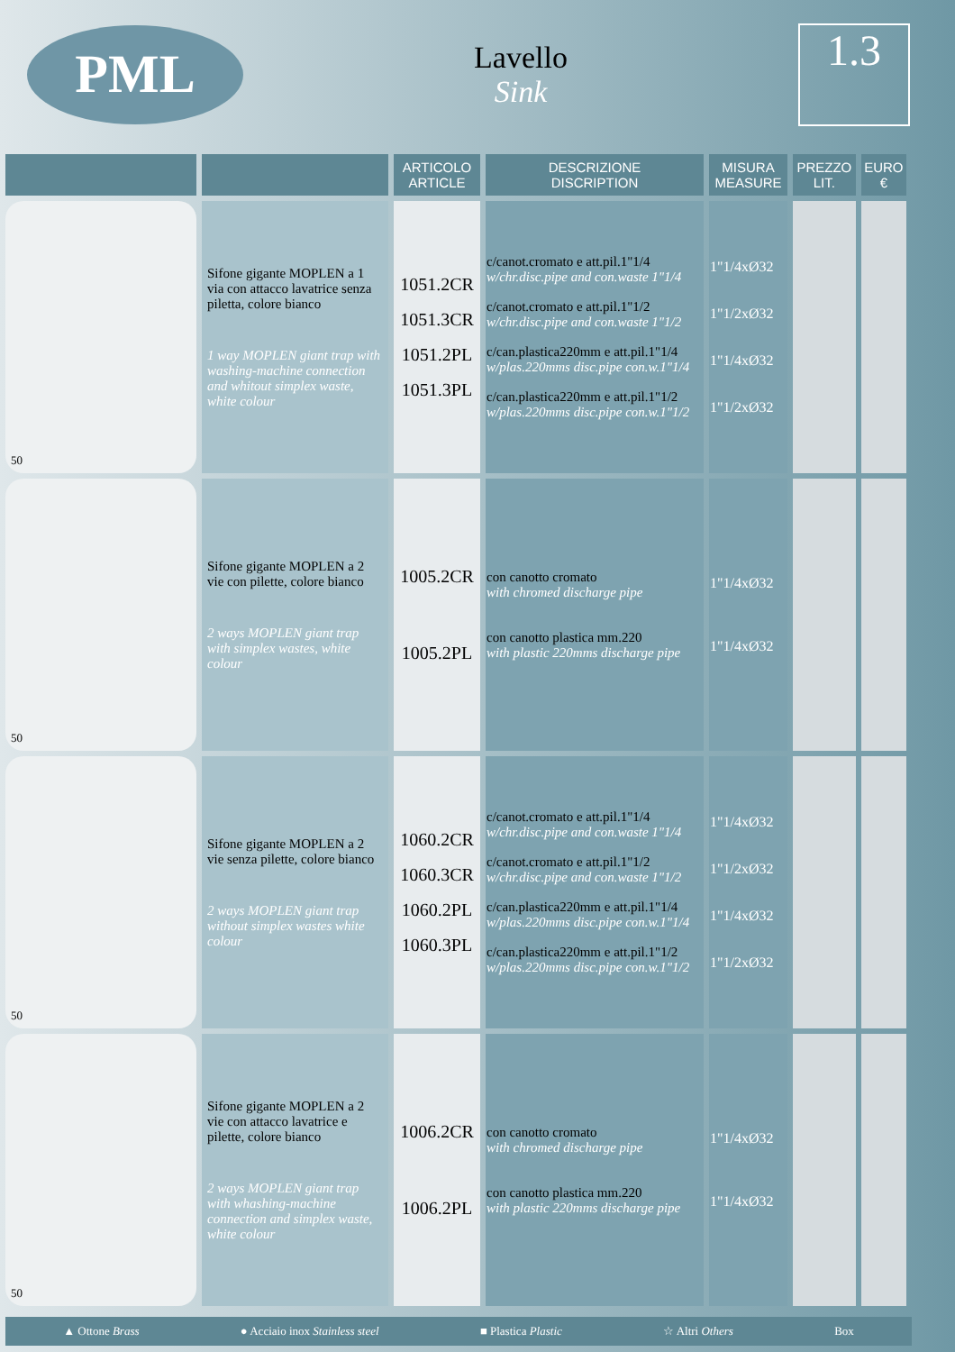PML
Lavello
Sink
1.3
| | | ARTICOLO ARTICLE | DESCRIZIONE DISCRIPTION | MISURA MEASURE | PREZZO LIT. | EURO € |
| --- | --- | --- | --- | --- | --- | --- |
| 50 | Sifone gigante MOPLEN a 1 via con attacco lavatrice senza piletta, colore bianco 1 way MOPLEN giant trap with washing-machine connection and whitout simplex waste, white colour | 1051.2CR 1051.3CR 1051.2PL 1051.3PL | c/canot.cromato e att.pil.1"1/4 w/chr.disc.pipe and con.waste 1"1/4 c/canot.cromato e att.pil.1"1/2 w/chr.disc.pipe and con.waste 1"1/2 c/can.plastica220mm e att.pil.1"1/4 w/plas.220mms disc.pipe con.w.1"1/4 c/can.plastica220mm e att.pil.1"1/2 w/plas.220mms disc.pipe con.w.1"1/2 | 1"1/4xØ32 1"1/2xØ32 1"1/4xØ32 1"1/2xØ32 | | |
| 50 | Sifone gigante MOPLEN a 2 vie con pilette, colore bianco 2 ways MOPLEN giant trap with simplex wastes, white colour | 1005.2CR 1005.2PL | con canotto cromato with chromed discharge pipe con canotto plastica mm.220 with plastic 220mms discharge pipe | 1"1/4xØ32 1"1/4xØ32 | | |
| 50 | Sifone gigante MOPLEN a 2 vie senza pilette, colore bianco 2 ways MOPLEN giant trap without simplex wastes white colour | 1060.2CR 1060.3CR 1060.2PL 1060.3PL | c/canot.cromato e att.pil.1"1/4 w/chr.disc.pipe and con.waste 1"1/4 c/canot.cromato e att.pil.1"1/2 w/chr.disc.pipe and con.waste 1"1/2 c/can.plastica220mm e att.pil.1"1/4 w/plas.220mms disc.pipe con.w.1"1/4 c/can.plastica220mm e att.pil.1"1/2 w/plas.220mms disc.pipe con.w.1"1/2 | 1"1/4xØ32 1"1/2xØ32 1"1/4xØ32 1"1/2xØ32 | | |
| 50 | Sifone gigante MOPLEN a 2 vie con attacco lavatrice e pilette, colore bianco 2 ways MOPLEN giant trap with whashing-machine connection and simplex waste, white colour | 1006.2CR 1006.2PL | con canotto cromato with chromed discharge pipe con canotto plastica mm.220 with plastic 220mms discharge pipe | 1"1/4xØ32 1"1/4xØ32 | | |
▲ Ottone Brass ● Acciaio inox Stainless steel ■ Plastica Plastic ☆ Altri Others Box